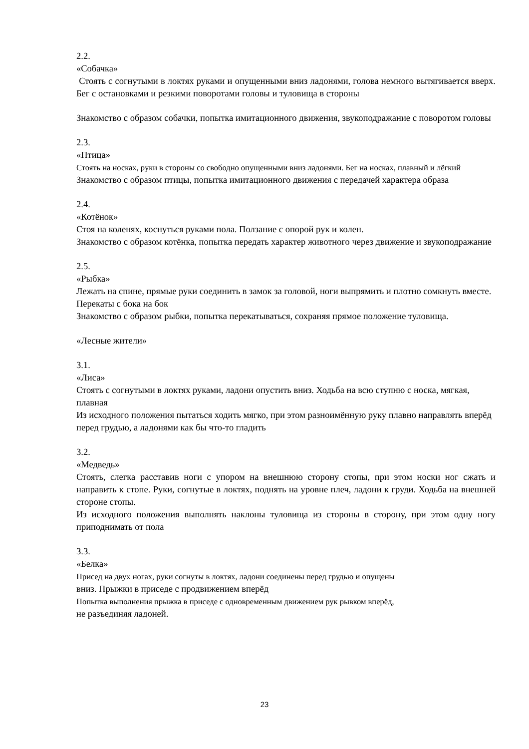2.2.
«Собачка»
Стоять с согнутыми в локтях руками и опущенными вниз ладонями, голова немного вытягивается вверх. Бег с остановками и резкими поворотами головы и туловища в стороны
Знакомство с образом собачки, попытка имитационного движения, звукоподражание с поворотом головы
2.3.
«Птица»
Стоять на носках, руки в стороны со свободно опущенными вниз ладонями. Бег на носках, плавный и лёгкий
Знакомство с образом птицы, попытка имитационного движения с передачей характера образа
2.4.
«Котёнок»
Стоя на коленях, коснуться руками пола. Ползание с опорой рук и колен.
Знакомство с образом котёнка, попытка передать характер животного через движение и звукоподражание
2.5.
«Рыбка»
Лежать на спине, прямые руки соединить в замок за головой, ноги выпрямить и плотно сомкнуть вместе. Перекаты с бока на бок
Знакомство с образом рыбки, попытка перекатываться, сохраняя прямое положение туловища.
«Лесные жители»
3.1.
«Лиса»
Стоять с согнутыми в локтях руками, ладони опустить вниз. Ходьба на всю ступню с носка, мягкая, плавная
Из исходного положения пытаться ходить мягко, при этом разноимённую руку плавно направлять вперёд перед грудью, а ладонями как бы что-то гладить
3.2.
«Медведь»
Стоять, слегка расставив ноги с упором на внешнюю сторону стопы, при этом носки ног сжать и направить к стопе. Руки, согнутые в локтях, поднять на уровне плеч, ладони к груди. Ходьба на внешней стороне стопы.
Из исходного положения выполнять наклоны туловища из стороны в сторону, при этом одну ногу приподнимать от пола
3.3.
«Белка»
Присед на двух ногах, руки согнуты в локтях, ладони соединены перед грудью и опущены
вниз. Прыжки в приседе с продвижением вперёд
Попытка выполнения прыжка в приседе с одновременным движением рук рывком вперёд,
не разъединяя ладоней.
23